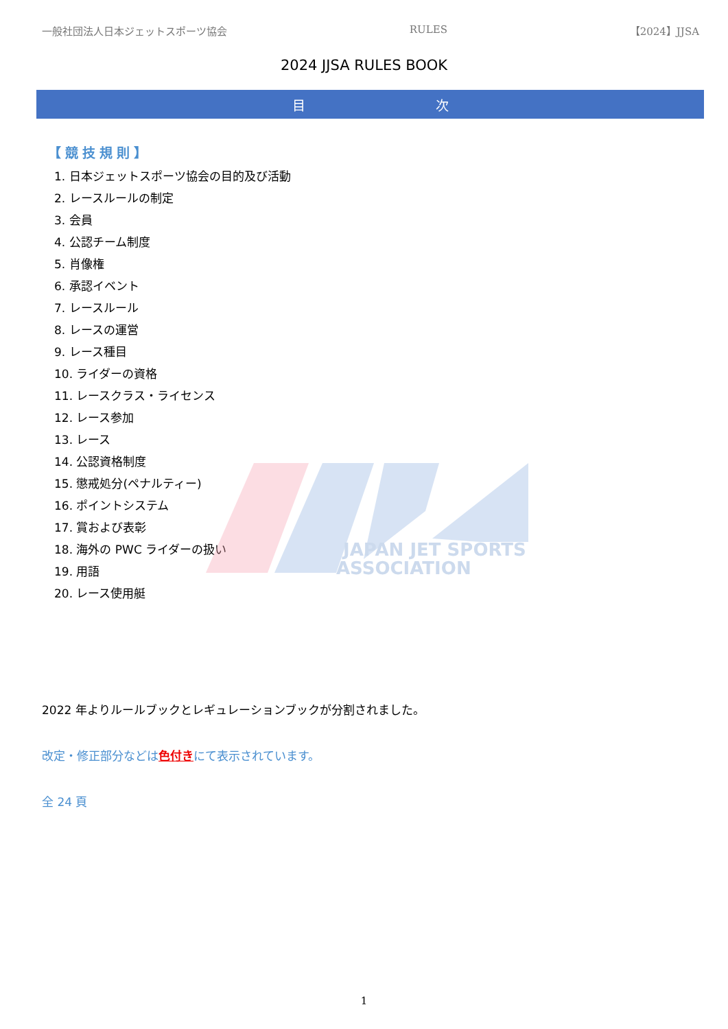JAPAN JET SPORTS
ASSOCIATION
一般社団法人日本ジェットスポーツ協会 RULES 【2024】JJSA
2024 JJSA RULES BOOK
目 次
【競技規則】
1. 日本ジェットスポーツ協会の目的及び活動
2. レースルールの制定
3. 会員
4. 公認チーム制度
5. 肖像権
6. 承認イベント
7. レースルール
8. レースの運営
9. レース種目
10. ライダーの資格
11. レースクラス・ライセンス
12. レース参加
13. レース
14. 公認資格制度
15. 懲戒処分(ペナルティー)
16. ポイントシステム
17. 賞および表彰
18. 海外の PWC ライダーの扱い
19. 用語
20. レース使用艇
2022 年よりルールブックとレギュレーションブックが分割されました。
改定・修正部分などは色付きにて表示されています。
全 24 頁
1